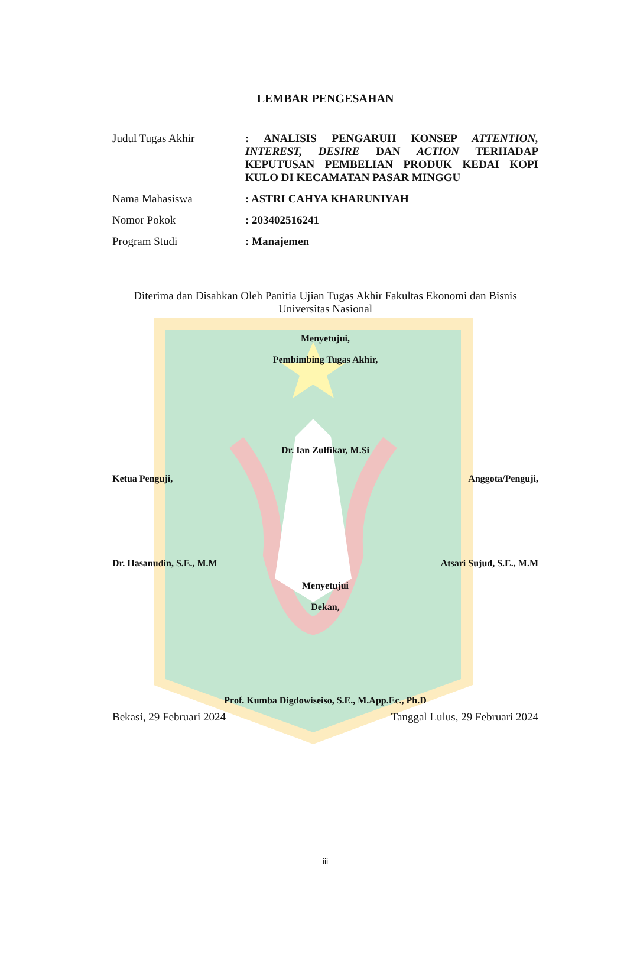LEMBAR PENGESAHAN
Judul Tugas Akhir : ANALISIS PENGARUH KONSEP ATTENTION, INTEREST, DESIRE DAN ACTION TERHADAP KEPUTUSAN PEMBELIAN PRODUK KEDAI KOPI KULO DI KECAMATAN PASAR MINGGU
Nama Mahasiswa : ASTRI CAHYA KHARUNIYAH
Nomor Pokok : 203402516241
Program Studi : Manajemen
Diterima dan Disahkan Oleh Panitia Ujian Tugas Akhir Fakultas Ekonomi dan Bisnis Universitas Nasional
Menyetujui,
Pembimbing Tugas Akhir,
Dr. Ian Zulfikar, M.Si
Ketua Penguji, Anggota/Penguji,
Dr. Hasanudin, S.E., M.M Atsari Sujud, S.E., M.M
Menyetujui
Dekan,
Prof. Kumba Digdowiseiso, S.E., M.App.Ec., Ph.D
Bekasi, 29 Februari 2024 Tanggal Lulus, 29 Februari 2024
iii